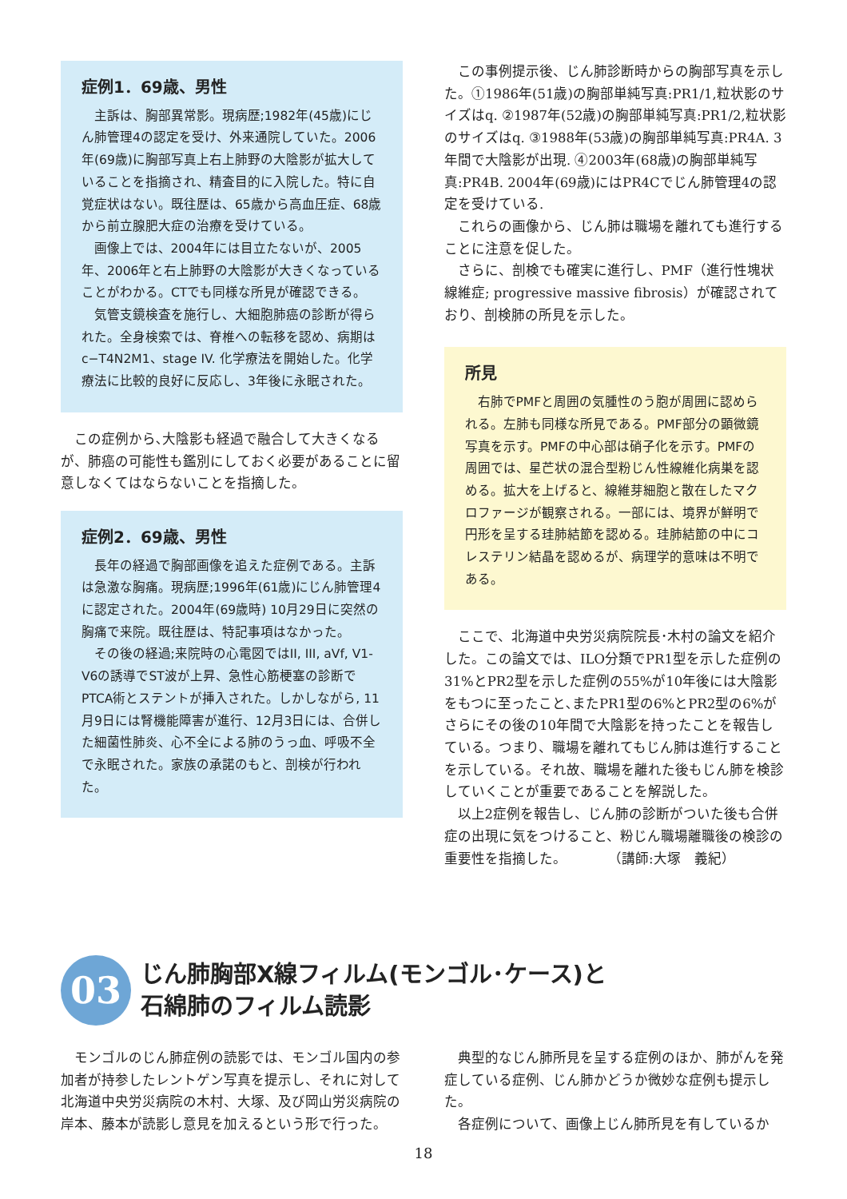症例1．69歳、男性
主訴は、胸部異常影。現病歴;1982年(45歳)にじん肺管理4の認定を受け、外来通院していた。2006年(69歳)に胸部写真上右上肺野の大陰影が拡大していることを指摘され、精査目的に入院した。特に自覚症状はない。既往歴は、65歳から高血圧症、68歳から前立腺肥大症の治療を受けている。
画像上では、2004年には目立たないが、2005年、2006年と右上肺野の大陰影が大きくなっていることがわかる。CTでも同様な所見が確認できる。
気管支鏡検査を施行し、大細胞肺癌の診断が得られた。全身検索では、脊椎への転移を認め、病期はc−T4N2M1、stage IV. 化学療法を開始した。化学療法に比較的良好に反応し、3年後に永眠された。
この症例から､大陰影も経過で融合して大きくなるが、肺癌の可能性も鑑別にしておく必要があることに留意しなくてはならないことを指摘した。
症例2．69歳、男性
長年の経過で胸部画像を追えた症例である。主訴は急激な胸痛。現病歴;1996年(61歳)にじん肺管理4に認定された。2004年(69歳時) 10月29日に突然の胸痛で来院。既往歴は、特記事項はなかった。
その後の経過;来院時の心電図ではII, III, aVf, V1-V6の誘導でST波が上昇、急性心筋梗塞の診断でPTCA術とステントが挿入された。しかしながら, 11月9日には腎機能障害が進行、12月3日には、合併した細菌性肺炎、心不全による肺のうっ血、呼吸不全で永眠された。家族の承諾のもと、剖検が行われた。
この事例提示後、じん肺診断時からの胸部写真を示した。①1986年(51歳)の胸部単純写真:PR1/1,粒状影のサイズはq. ②1987年(52歳)の胸部単純写真:PR1/2,粒状影のサイズはq. ③1988年(53歳)の胸部単純写真:PR4A. 3年間で大陰影が出現. ④2003年(68歳)の胸部単純写真:PR4B. 2004年(69歳)にはPR4Cでじん肺管理4の認定を受けている.
これらの画像から、じん肺は職場を離れても進行することに注意を促した。
さらに、剖検でも確実に進行し、PMF（進行性塊状線維症; progressive massive fibrosis）が確認されており、剖検肺の所見を示した。
所見
右肺でPMFと周囲の気腫性のう胞が周囲に認められる。左肺も同様な所見である。PMF部分の顕微鏡写真を示す。PMFの中心部は硝子化を示す。PMFの周囲では、星芒状の混合型粉じん性線維化病巣を認める。拡大を上げると、線維芽細胞と散在したマクロファージが観察される。一部には、境界が鮮明で円形を呈する珪肺結節を認める。珪肺結節の中にコレステリン結晶を認めるが、病理学的意味は不明である。
ここで、北海道中央労災病院院長･木村の論文を紹介した。この論文では、ILO分類でPR1型を示した症例の31%とPR2型を示した症例の55%が10年後には大陰影をもつに至ったこと､またPR1型の6%とPR2型の6%がさらにその後の10年間で大陰影を持ったことを報告している。つまり、職場を離れてもじん肺は進行することを示している。それ故、職場を離れた後もじん肺を検診していくことが重要であることを解説した。
以上2症例を報告し、じん肺の診断がついた後も合併症の出現に気をつけること、粉じん職場離職後の検診の重要性を指摘した。　　　　（講師:大塚　義紀）
03
じん肺胸部X線フィルム(モンゴル･ケース)と
石綿肺のフィルム読影
モンゴルのじん肺症例の読影では、モンゴル国内の参加者が持参したレントゲン写真を提示し、それに対して北海道中央労災病院の木村、大塚、及び岡山労災病院の岸本、藤本が読影し意見を加えるという形で行った。
典型的なじん肺所見を呈する症例のほか、肺がんを発症している症例、じん肺かどうか微妙な症例も提示した。
各症例について、画像上じん肺所見を有しているか
18